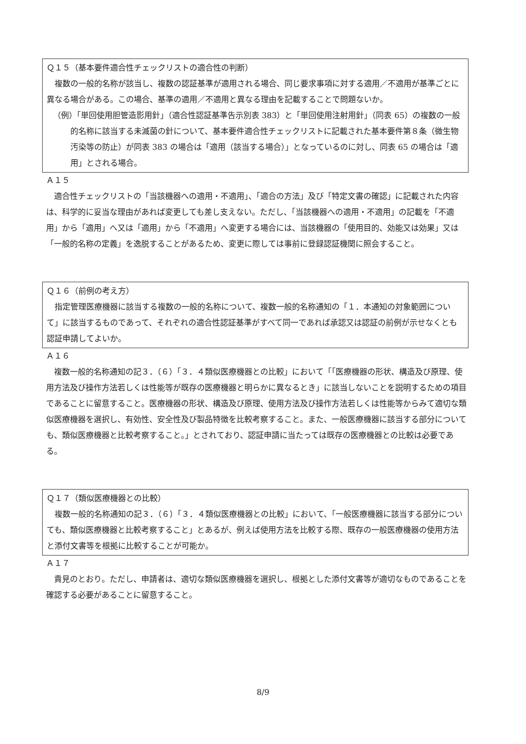Ｑ１５（基本要件適合性チェックリストの適合性の判断）
複数の一般的名称が該当し、複数の認証基準が適用される場合、同じ要求事項に対する適用／不適用が基準ごとに異なる場合がある。この場合、基準の適用／不適用と異なる理由を記載することで問題ないか。
（例）「単回使用胆管造影用針」（適合性認証基準告示別表 383）と「単回使用注射用針」（同表 65）の複数の一般的名称に該当する未滅菌の針について、基本要件適合性チェックリストに記載された基本要件第８条（微生物汚染等の防止）が同表 383 の場合は「適用（該当する場合）」となっているのに対し、同表 65 の場合は「適用」とされる場合。
Ａ１５
適合性チェックリストの「当該機器への適用・不適用」、「適合の方法」及び「特定文書の確認」に記載された内容は、科学的に妥当な理由があれば変更しても差し支えない。ただし、「当該機器への適用・不適用」の記載を「不適用」から「適用」へ又は「適用」から「不適用」へ変更する場合には、当該機器の「使用目的、効能又は効果」又は「一般的名称の定義」を逸脱することがあるため、変更に際しては事前に登録認証機関に照会すること。
Ｑ１６（前例の考え方）
指定管理医療機器に該当する複数の一般的名称について、複数一般的名称通知の「１．本通知の対象範囲について」に該当するものであって、それぞれの適合性認証基準がすべて同一であれば承認又は認証の前例が示せなくとも認証申請してよいか。
Ａ１６
複数一般的名称通知の記３．（６）「３．４類似医療機器との比較」において「「医療機器の形状、構造及び原理、使用方法及び操作方法若しくは性能等が既存の医療機器と明らかに異なるとき」に該当しないことを説明するための項目であることに留意すること。医療機器の形状、構造及び原理、使用方法及び操作方法若しくは性能等からみて適切な類似医療機器を選択し、有効性、安全性及び製品特徴を比較考察すること。また、一般医療機器に該当する部分についても、類似医療機器と比較考察すること。」とされており、認証申請に当たっては既存の医療機器との比較は必要である。
Ｑ１７（類似医療機器との比較）
複数一般的名称通知の記３．（６）「３．４類似医療機器との比較」において、「一般医療機器に該当する部分についても、類似医療機器と比較考察すること」とあるが、例えば使用方法を比較する際、既存の一般医療機器の使用方法と添付文書等を根拠に比較することが可能か。
Ａ１７
貴見のとおり。ただし、申請者は、適切な類似医療機器を選択し、根拠とした添付文書等が適切なものであることを確認する必要があることに留意すること。
8/9